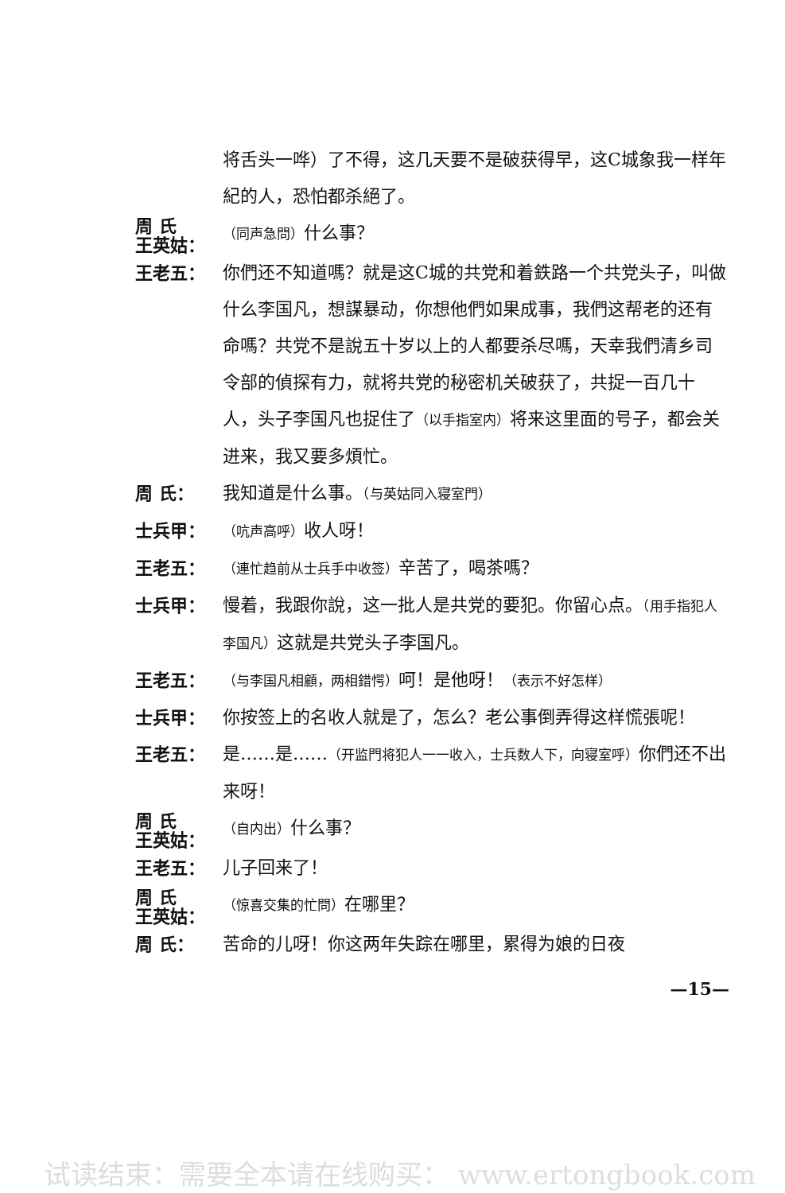将舌头一哗）了不得，这几天要不是破获得早，这C城象我一样年紀的人，恐怕都杀絕了。
周 氏
王英姑：
（同声急問）什么事？
王老五： 你們还不知道嗎？就是这C城的共党和着鉄路一个共党头子，叫做什么李国凡，想謀暴动，你想他們如果成事，我們这帮老的还有命嗎？共党不是說五十岁以上的人都要杀尽嗎，天幸我們清乡司令部的偵探有力，就将共党的秘密机关破获了，共捉一百几十人，头子李国凡也捉住了（以手指室内）将来这里面的号子，都会关进来，我又要多煩忙。
周 氏： 我知道是什么事。（与英姑同入寝室門）
士兵甲：
（吭声高呼）收人呀！
王老五：
（連忙趋前从士兵手中收签）辛苦了，喝茶嗎？
士兵甲： 慢着，我跟你說，这一批人是共党的要犯。你留心点。（用手指犯人李国凡）这就是共党头子李国凡。
王老五：
（与李国凡相顧，两相錯愕）呵！是他呀！（表示不好怎样）
士兵甲： 你按签上的名收人就是了，怎么？老公事倒弄得这样慌張呢！
王老五： 是……是……（开监門将犯人一一收入，士兵数人下，向寝室呼）你們还不出来呀！
周 氏
王英姑：
（自内出）什么事？
王老五： 儿子回来了！
周 氏
王英姑：
（惊喜交集的忙問）在哪里？
周 氏： 苦命的儿呀！你这两年失踪在哪里，累得为娘的日夜
—15—
试读结束：需要全本请在线购买： www.ertongbook.com